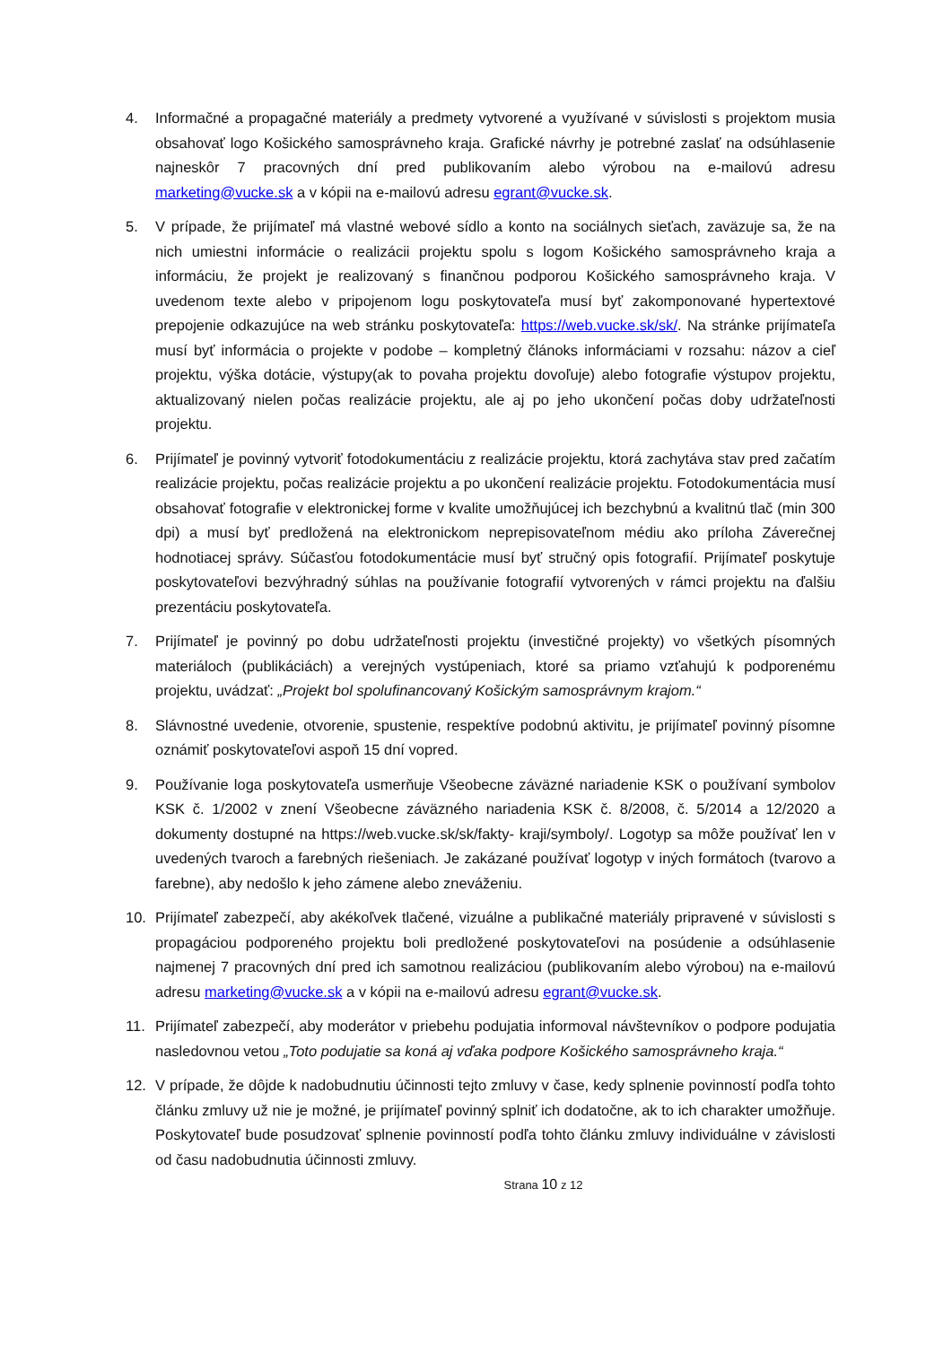4. Informačné a propagačné materiály a predmety vytvorené a využívané v súvislosti s projektom musia obsahovať logo Košického samosprávneho kraja. Grafické návrhy je potrebné zaslať na odsúhlasenie najneskôr 7 pracovných dní pred publikovaním alebo výrobou na e-mailovú adresu marketing@vucke.sk a v kópii na e-mailovú adresu egrant@vucke.sk.
5. V prípade, že prijímateľ má vlastné webové sídlo a konto na sociálnych sieťach, zaväzuje sa, že na nich umiestni informácie o realizácii projektu spolu s logom Košického samosprávneho kraja a informáciu, že projekt je realizovaný s finančnou podporou Košického samosprávneho kraja. V uvedenom texte alebo v pripojenom logu poskytovateľa musí byť zakomponované hypertextové prepojenie odkazujúce na web stránku poskytovateľa: https://web.vucke.sk/sk/. Na stránke prijímateľa musí byť informácia o projekte v podobe – kompletný článoks informáciami v rozsahu: názov a cieľ projektu, výška dotácie, výstupy(ak to povaha projektu dovoľuje) alebo fotografie výstupov projektu, aktualizovaný nielen počas realizácie projektu, ale aj po jeho ukončení počas doby udržateľnosti projektu.
6. Prijímateľ je povinný vytvoriť fotodokumentáciu z realizácie projektu, ktorá zachytáva stav pred začatím realizácie projektu, počas realizácie projektu a po ukončení realizácie projektu. Fotodokumentácia musí obsahovať fotografie v elektronickej forme v kvalite umožňujúcej ich bezchybnú a kvalitnú tlač (min 300 dpi) a musí byť predložená na elektronickom neprepisovateľnom médiu ako príloha Záverečnej hodnotiacej správy. Súčasťou fotodokumentácie musí byť stručný opis fotografií. Prijímateľ poskytuje poskytovateľovi bezvýhradný súhlas na používanie fotografií vytvorených v rámci projektu na ďalšiu prezentáciu poskytovateľa.
7. Prijímateľ je povinný po dobu udržateľnosti projektu (investičné projekty) vo všetkých písomných materiáloch (publikáciách) a verejných vystúpeniach, ktoré sa priamo vzťahujú k podporenému projektu, uvádzať: „Projekt bol spolufinancovaný Košickým samosprávnym krajom.“
8. Slávnostné uvedenie, otvorenie, spustenie, respektíve podobnú aktivitu, je prijímateľ povinný písomne oznámiť poskytovateľovi aspoň 15 dní vopred.
9. Používanie loga poskytovateľa usmerňuje Všeobecne záväzné nariadenie KSK o používaní symbolov KSK č. 1/2002 v znení Všeobecne záväzného nariadenia KSK č. 8/2008, č. 5/2014 a 12/2020 a dokumenty dostupné na https://web.vucke.sk/sk/fakty- kraji/symboly/. Logotyp sa môže používať len v uvedených tvaroch a farebných riešeniach. Je zakázané používať logotyp v iných formátoch (tvarovo a farebne), aby nedošlo k jeho zámene alebo zneváženiu.
10. Prijímateľ zabezpečí, aby akékoľvek tlačené, vizuálne a publikačné materiály pripravené v súvislosti s propagáciou podporeného projektu boli predložené poskytovateľovi na posúdenie a odsúhlasenie najmenej 7 pracovných dní pred ich samotnou realizáciou (publikovaním alebo výrobou) na e-mailovú adresu marketing@vucke.sk a v kópii na e-mailovú adresu egrant@vucke.sk.
11. Prijímateľ zabezpečí, aby moderátor v priebehu podujatia informoval návštevníkov o podpore podujatia nasledovnou vetou „Toto podujatie sa koná aj vďaka podpore Košického samosprávneho kraja.“
12. V prípade, že dôjde k nadobudnutiu účinnosti tejto zmluvy v čase, kedy splnenie povinností podľa tohto článku zmluvy už nie je možné, je prijímateľ povinný splniť ich dodatočne, ak to ich charakter umožňuje. Poskytovateľ bude posudzovať splnenie povinností podľa tohto článku zmluvy individuálne v závislosti od času nadobudnutia účinnosti zmluvy.
Strana 10 z 12